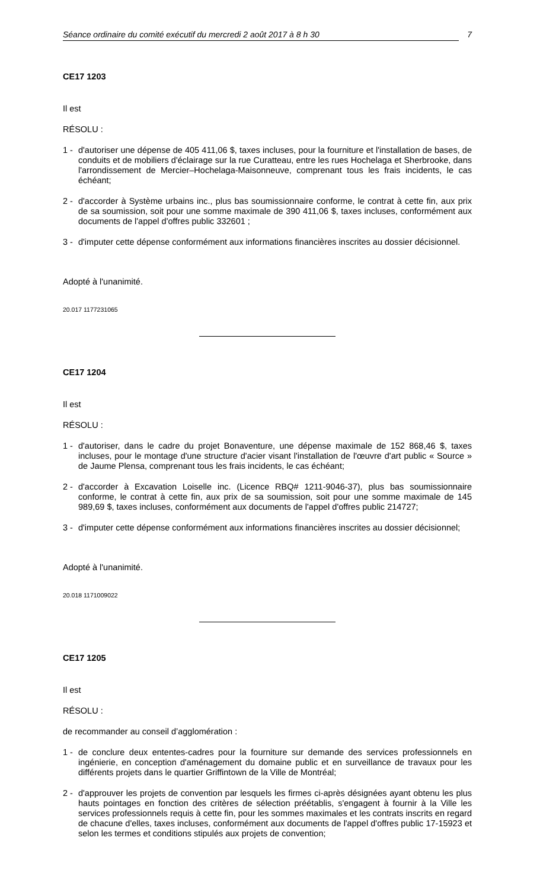Séance ordinaire du comité exécutif du mercredi 2 août 2017 à 8 h 30 7
CE17 1203
Il est
RÉSOLU :
1 - d'autoriser une dépense de 405 411,06 $, taxes incluses, pour la fourniture et l'installation de bases, de conduits et de mobiliers d'éclairage sur la rue Curatteau, entre les rues Hochelaga et Sherbrooke, dans l'arrondissement de Mercier–Hochelaga-Maisonneuve, comprenant tous les frais incidents, le cas échéant;
2 - d'accorder à Système urbains inc., plus bas soumissionnaire conforme, le contrat à cette fin, aux prix de sa soumission, soit pour une somme maximale de 390 411,06 $, taxes incluses, conformément aux documents de l'appel d'offres public 332601 ;
3 - d'imputer cette dépense conformément aux informations financières inscrites au dossier décisionnel.
Adopté à l'unanimité.
20.017 1177231065
CE17 1204
Il est
RÉSOLU :
1 - d'autoriser, dans le cadre du projet Bonaventure, une dépense maximale de 152 868,46 $, taxes incluses, pour le montage d'une structure d'acier visant l'installation de l'œuvre d'art public « Source » de Jaume Plensa, comprenant tous les frais incidents, le cas échéant;
2 - d'accorder à Excavation Loiselle inc. (Licence RBQ# 1211-9046-37), plus bas soumissionnaire conforme, le contrat à cette fin, aux prix de sa soumission, soit pour une somme maximale de 145 989,69 $, taxes incluses, conformément aux documents de l'appel d'offres public 214727;
3 - d'imputer cette dépense conformément aux informations financières inscrites au dossier décisionnel;
Adopté à l'unanimité.
20.018 1171009022
CE17 1205
Il est
RÉSOLU :
de recommander au conseil d’agglomération :
1 - de conclure deux ententes-cadres pour la fourniture sur demande des services professionnels en ingénierie, en conception d'aménagement du domaine public et en surveillance de travaux pour les différents projets dans le quartier Griffintown de la Ville de Montréal;
2 - d'approuver les projets de convention par lesquels les firmes ci-après désignées ayant obtenu les plus hauts pointages en fonction des critères de sélection préétablis, s'engagent à fournir à la Ville les services professionnels requis à cette fin, pour les sommes maximales et les contrats inscrits en regard de chacune d'elles, taxes incluses, conformément aux documents de l'appel d'offres public 17-15923 et selon les termes et conditions stipulés aux projets de convention;